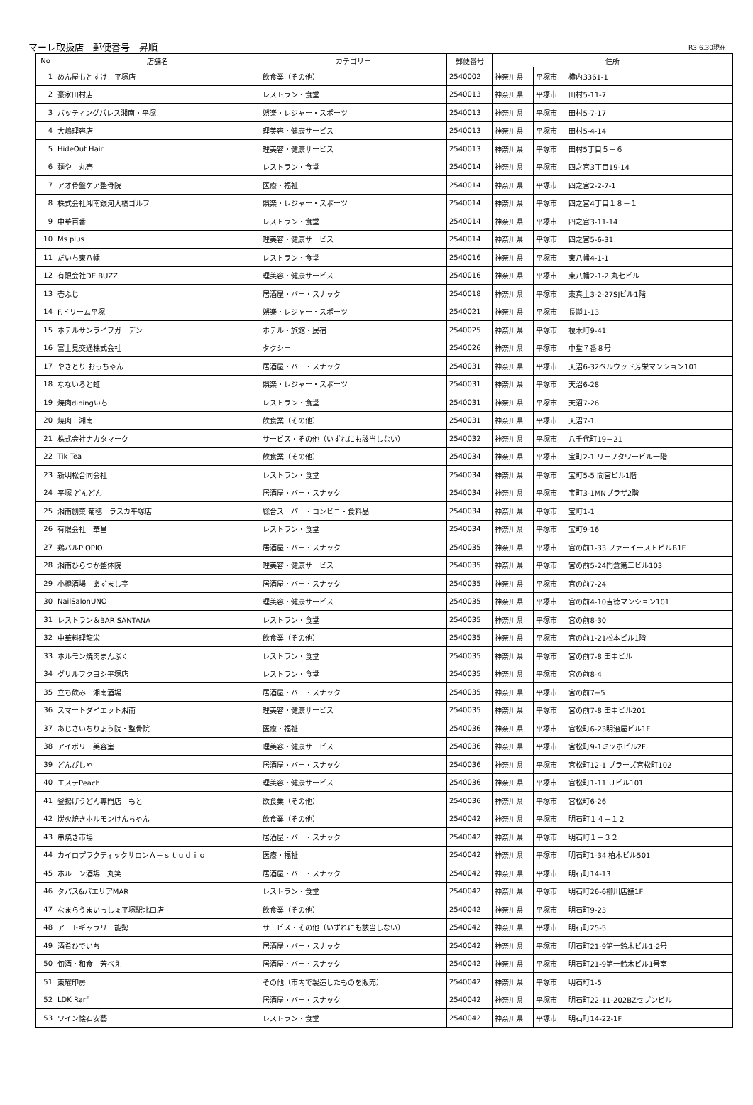マーレ取扱店　郵便番号　昇順 R3.6.30現在
| No | 店舗名 | カテゴリー | 郵便番号 | 住所 | | |
| --- | --- | --- | --- | --- | --- | --- |
| 1 | めん屋もとすけ 平塚店 | 飲食業（その他） | 2540002 | 神奈川県 | 平塚市 | 横内3361-1 |
| 2 | 豪家田村店 | レストラン・食堂 | 2540013 | 神奈川県 | 平塚市 | 田村5-11-7 |
| 3 | バッティングパレス湘南・平塚 | 娯楽・レジャー・スポーツ | 2540013 | 神奈川県 | 平塚市 | 田村5-7-17 |
| 4 | 大嶋理容店 | 理美容・健康サービス | 2540013 | 神奈川県 | 平塚市 | 田村5-4-14 |
| 5 | HideOut Hair | 理美容・健康サービス | 2540013 | 神奈川県 | 平塚市 | 田村5丁目５－６ |
| 6 | 麺や 丸壱 | レストラン・食堂 | 2540014 | 神奈川県 | 平塚市 | 四之宮3丁目19-14 |
| 7 | アオ骨盤ケア整骨院 | 医療・福祉 | 2540014 | 神奈川県 | 平塚市 | 四之宮2-2-7-1 |
| 8 | 株式会社湘南銀河大橋ゴルフ | 娯楽・レジャー・スポーツ | 2540014 | 神奈川県 | 平塚市 | 四之宮4丁目１８－１ |
| 9 | 中華百番 | レストラン・食堂 | 2540014 | 神奈川県 | 平塚市 | 四之宮3-11-14 |
| 10 | Ms plus | 理美容・健康サービス | 2540014 | 神奈川県 | 平塚市 | 四之宮5-6-31 |
| 11 | だいち東八幡 | レストラン・食堂 | 2540016 | 神奈川県 | 平塚市 | 東八幡4-1-1 |
| 12 | 有限会社DE.BUZZ | 理美容・健康サービス | 2540016 | 神奈川県 | 平塚市 | 東八幡2-1-2 丸七ビル |
| 13 | 壱ふじ | 居酒屋・バー・スナック | 2540018 | 神奈川県 | 平塚市 | 東真土3-2-27SJビル1階 |
| 14 | F.ドリーム平塚 | 娯楽・レジャー・スポーツ | 2540021 | 神奈川県 | 平塚市 | 長瀞1-13 |
| 15 | ホテルサンライフガーデン | ホテル・旅館・民宿 | 2540025 | 神奈川県 | 平塚市 | 榎木町9-41 |
| 16 | 富士見交通株式会社 | タクシー | 2540026 | 神奈川県 | 平塚市 | 中堂７番８号 |
| 17 | やきとり おっちゃん | 居酒屋・バー・スナック | 2540031 | 神奈川県 | 平塚市 | 天沼6-32ベルウッド芳栄マンション101 |
| 18 | なないろと虹 | 娯楽・レジャー・スポーツ | 2540031 | 神奈川県 | 平塚市 | 天沼6-28 |
| 19 | 焼肉diningいち | レストラン・食堂 | 2540031 | 神奈川県 | 平塚市 | 天沼7-26 |
| 20 | 焼肉 湘南 | 飲食業（その他） | 2540031 | 神奈川県 | 平塚市 | 天沼7-1 |
| 21 | 株式会社ナカタマーク | サービス・その他（いずれにも該当しない） | 2540032 | 神奈川県 | 平塚市 | 八千代町19－21 |
| 22 | Tik Tea | 飲食業（その他） | 2540034 | 神奈川県 | 平塚市 | 宝町2-1 リーフタワービル一階 |
| 23 | 新明松合同会社 | レストラン・食堂 | 2540034 | 神奈川県 | 平塚市 | 宝町5-5 間宮ビル1階 |
| 24 | 平塚 どんどん | 居酒屋・バー・スナック | 2540034 | 神奈川県 | 平塚市 | 宝町3-1MNプラザ2階 |
| 25 | 湘南創菓 菊毬 ラスカ平塚店 | 総合スーパー・コンビニ・食料品 | 2540034 | 神奈川県 | 平塚市 | 宝町1-1 |
| 26 | 有限会社 華昌 | レストラン・食堂 | 2540034 | 神奈川県 | 平塚市 | 宝町9-16 |
| 27 | 鶏バルPIOPIO | 居酒屋・バー・スナック | 2540035 | 神奈川県 | 平塚市 | 宮の前1-33 ファーイーストビルB1F |
| 28 | 湘南ひらつか整体院 | 理美容・健康サービス | 2540035 | 神奈川県 | 平塚市 | 宮の前5-24門倉第二ビル103 |
| 29 | 小樽酒場 あずまし亭 | 居酒屋・バー・スナック | 2540035 | 神奈川県 | 平塚市 | 宮の前7-24 |
| 30 | NailSalonUNO | 理美容・健康サービス | 2540035 | 神奈川県 | 平塚市 | 宮の前4-10吉徳マンション101 |
| 31 | レストラン＆BAR SANTANA | レストラン・食堂 | 2540035 | 神奈川県 | 平塚市 | 宮の前8-30 |
| 32 | 中華料理龍栄 | 飲食業（その他） | 2540035 | 神奈川県 | 平塚市 | 宮の前1-21松本ビル1階 |
| 33 | ホルモン焼肉まんぷく | レストラン・食堂 | 2540035 | 神奈川県 | 平塚市 | 宮の前7-8 田中ビル |
| 34 | グリルフクヨシ平塚店 | レストラン・食堂 | 2540035 | 神奈川県 | 平塚市 | 宮の前8-4 |
| 35 | 立ち飲み 湘南酒場 | 居酒屋・バー・スナック | 2540035 | 神奈川県 | 平塚市 | 宮の前7−5 |
| 36 | スマートダイエット湘南 | 理美容・健康サービス | 2540035 | 神奈川県 | 平塚市 | 宮の前7-8 田中ビル201 |
| 37 | あじさいちりょう院・整骨院 | 医療・福祉 | 2540036 | 神奈川県 | 平塚市 | 宮松町6-23明治屋ビル1F |
| 38 | アイボリー美容室 | 理美容・健康サービス | 2540036 | 神奈川県 | 平塚市 | 宮松町9-1ミツホビル2F |
| 39 | どんぴしゃ | 居酒屋・バー・スナック | 2540036 | 神奈川県 | 平塚市 | 宮松町12-1 プラーズ宮松町102 |
| 40 | エステPeach | 理美容・健康サービス | 2540036 | 神奈川県 | 平塚市 | 宮松町1-11 Ｕビル101 |
| 41 | 釜揚げうどん専門店 もと | 飲食業（その他） | 2540036 | 神奈川県 | 平塚市 | 宮松町6-26 |
| 42 | 炭火焼きホルモンけんちゃん | 飲食業（その他） | 2540042 | 神奈川県 | 平塚市 | 明石町１４－１２ |
| 43 | 串焼き市場 | 居酒屋・バー・スナック | 2540042 | 神奈川県 | 平塚市 | 明石町１－３２ |
| 44 | カイロプラクティックサロンＡ－ｓｔｕｄｉｏ | 医療・福祉 | 2540042 | 神奈川県 | 平塚市 | 明石町1-34 柏木ビル501 |
| 45 | ホルモン酒場 丸笑 | 居酒屋・バー・スナック | 2540042 | 神奈川県 | 平塚市 | 明石町14-13 |
| 46 | タパス&パエリアMAR | レストラン・食堂 | 2540042 | 神奈川県 | 平塚市 | 明石町26-6柳川店舗1F |
| 47 | なまらうまいっしょ平塚駅北口店 | 飲食業（その他） | 2540042 | 神奈川県 | 平塚市 | 明石町9-23 |
| 48 | アートギャラリー能勢 | サービス・その他（いずれにも該当しない） | 2540042 | 神奈川県 | 平塚市 | 明石町25-5 |
| 49 | 酒肴ひでいち | 居酒屋・バー・スナック | 2540042 | 神奈川県 | 平塚市 | 明石町21-9第一鈴木ビル1-2号 |
| 50 | 旬酒・和食 芳べえ | 居酒屋・バー・スナック | 2540042 | 神奈川県 | 平塚市 | 明石町21-9第一鈴木ビル1号室 |
| 51 | 東曜印房 | その他（市内で製造したものを販売） | 2540042 | 神奈川県 | 平塚市 | 明石町1-5 |
| 52 | LDK Rarf | 居酒屋・バー・スナック | 2540042 | 神奈川県 | 平塚市 | 明石町22-11-202BZセブンビル |
| 53 | ワイン懐石安藝 | レストラン・食堂 | 2540042 | 神奈川県 | 平塚市 | 明石町14-22-1F |